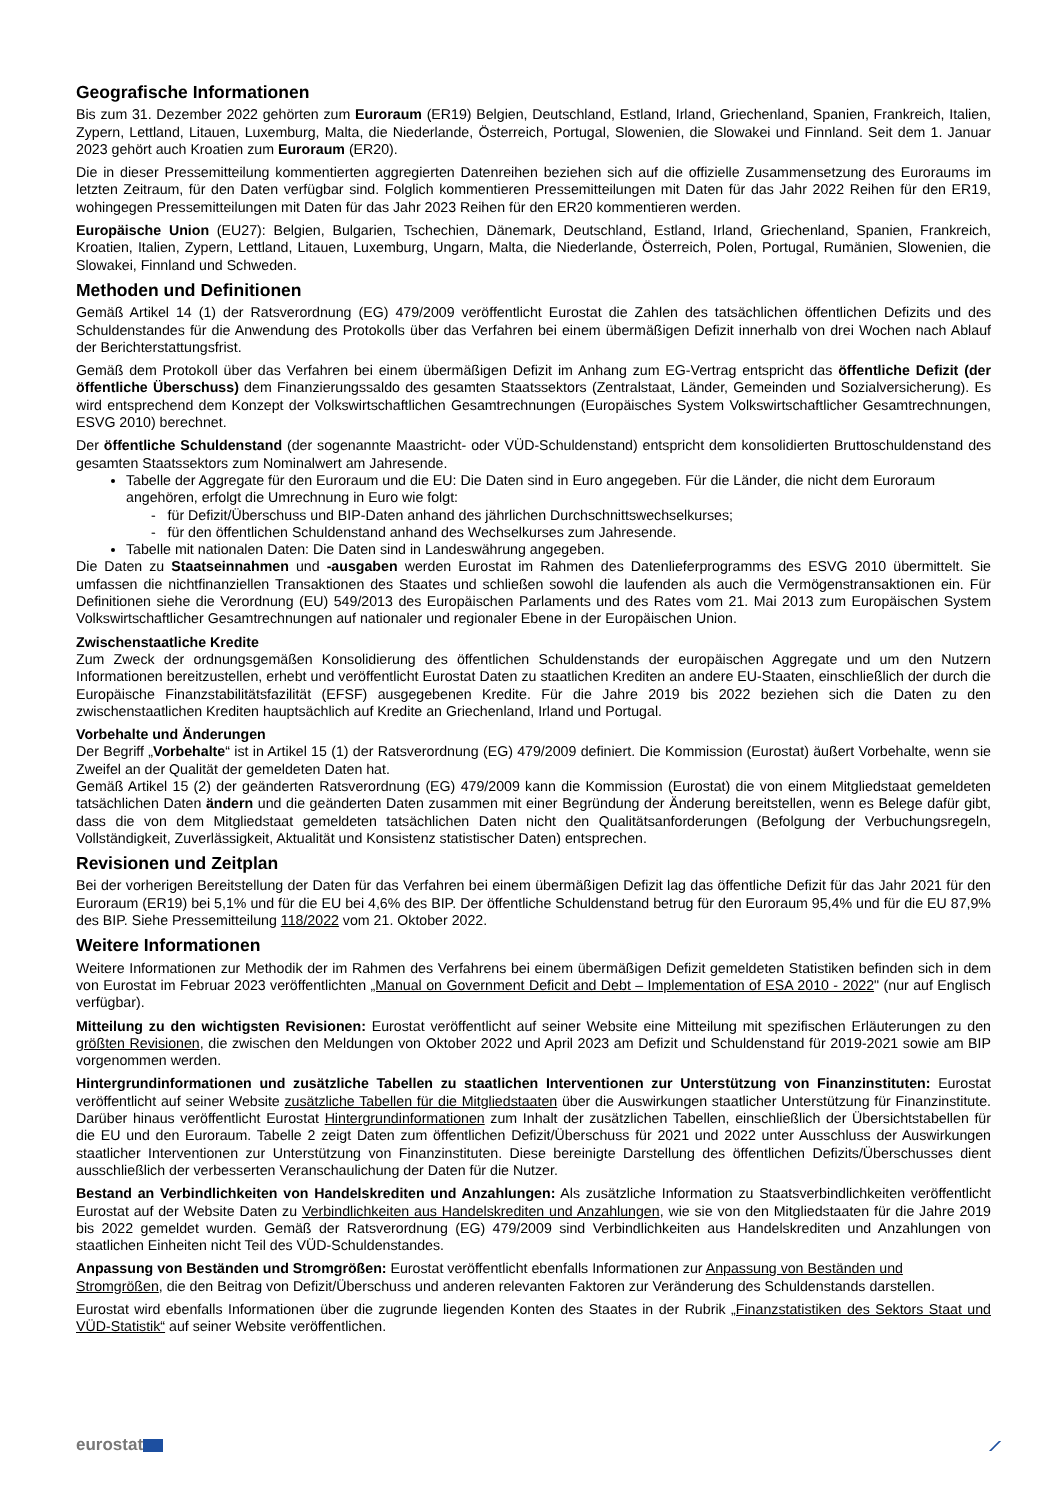Geografische Informationen
Bis zum 31. Dezember 2022 gehörten zum Euroraum (ER19) Belgien, Deutschland, Estland, Irland, Griechenland, Spanien, Frankreich, Italien, Zypern, Lettland, Litauen, Luxemburg, Malta, die Niederlande, Österreich, Portugal, Slowenien, die Slowakei und Finnland. Seit dem 1. Januar 2023 gehört auch Kroatien zum Euroraum (ER20).
Die in dieser Pressemitteilung kommentierten aggregierten Datenreihen beziehen sich auf die offizielle Zusammensetzung des Euroraums im letzten Zeitraum, für den Daten verfügbar sind. Folglich kommentieren Pressemitteilungen mit Daten für das Jahr 2022 Reihen für den ER19, wohingegen Pressemitteilungen mit Daten für das Jahr 2023 Reihen für den ER20 kommentieren werden.
Europäische Union (EU27): Belgien, Bulgarien, Tschechien, Dänemark, Deutschland, Estland, Irland, Griechenland, Spanien, Frankreich, Kroatien, Italien, Zypern, Lettland, Litauen, Luxemburg, Ungarn, Malta, die Niederlande, Österreich, Polen, Portugal, Rumänien, Slowenien, die Slowakei, Finnland und Schweden.
Methoden und Definitionen
Gemäß Artikel 14 (1) der Ratsverordnung (EG) 479/2009 veröffentlicht Eurostat die Zahlen des tatsächlichen öffentlichen Defizits und des Schuldenstandes für die Anwendung des Protokolls über das Verfahren bei einem übermäßigen Defizit innerhalb von drei Wochen nach Ablauf der Berichterstattungsfrist.
Gemäß dem Protokoll über das Verfahren bei einem übermäßigen Defizit im Anhang zum EG-Vertrag entspricht das öffentliche Defizit (der öffentliche Überschuss) dem Finanzierungssaldo des gesamten Staatssektors (Zentralstaat, Länder, Gemeinden und Sozialversicherung). Es wird entsprechend dem Konzept der Volkswirtschaftlichen Gesamtrechnungen (Europäisches System Volkswirtschaftlicher Gesamtrechnungen, ESVG 2010) berechnet.
Der öffentliche Schuldenstand (der sogenannte Maastricht- oder VÜD-Schuldenstand) entspricht dem konsolidierten Bruttoschuldenstand des gesamten Staatssektors zum Nominalwert am Jahresende.
Tabelle der Aggregate für den Euroraum und die EU: Die Daten sind in Euro angegeben. Für die Länder, die nicht dem Euroraum angehören, erfolgt die Umrechnung in Euro wie folgt:
- für Defizit/Überschuss und BIP-Daten anhand des jährlichen Durchschnittswechselkurses;
- für den öffentlichen Schuldenstand anhand des Wechselkurses zum Jahresende.
Tabelle mit nationalen Daten: Die Daten sind in Landeswährung angegeben.
Die Daten zu Staatseinnahmen und -ausgaben werden Eurostat im Rahmen des Datenlieferprogramms des ESVG 2010 übermittelt. Sie umfassen die nichtfinanziellen Transaktionen des Staates und schließen sowohl die laufenden als auch die Vermögenstransaktionen ein. Für Definitionen siehe die Verordnung (EU) 549/2013 des Europäischen Parlaments und des Rates vom 21. Mai 2013 zum Europäischen System Volkswirtschaftlicher Gesamtrechnungen auf nationaler und regionaler Ebene in der Europäischen Union.
Zwischenstaatliche Kredite
Zum Zweck der ordnungsgemäßen Konsolidierung des öffentlichen Schuldenstands der europäischen Aggregate und um den Nutzern Informationen bereitzustellen, erhebt und veröffentlicht Eurostat Daten zu staatlichen Krediten an andere EU-Staaten, einschließlich der durch die Europäische Finanzstabilitätsfazilität (EFSF) ausgegebenen Kredite. Für die Jahre 2019 bis 2022 beziehen sich die Daten zu den zwischenstaatlichen Krediten hauptsächlich auf Kredite an Griechenland, Irland und Portugal.
Vorbehalte und Änderungen
Der Begriff „Vorbehalte“ ist in Artikel 15 (1) der Ratsverordnung (EG) 479/2009 definiert. Die Kommission (Eurostat) äußert Vorbehalte, wenn sie Zweifel an der Qualität der gemeldeten Daten hat.
Gemäß Artikel 15 (2) der geänderten Ratsverordnung (EG) 479/2009 kann die Kommission (Eurostat) die von einem Mitgliedstaat gemeldeten tatsächlichen Daten ändern und die geänderten Daten zusammen mit einer Begründung der Änderung bereitstellen, wenn es Belege dafür gibt, dass die von dem Mitgliedstaat gemeldeten tatsächlichen Daten nicht den Qualitätsanforderungen (Befolgung der Verbuchungsregeln, Vollständigkeit, Zuverlässigkeit, Aktualität und Konsistenz statistischer Daten) entsprechen.
Revisionen und Zeitplan
Bei der vorherigen Bereitstellung der Daten für das Verfahren bei einem übermäßigen Defizit lag das öffentliche Defizit für das Jahr 2021 für den Euroraum (ER19) bei 5,1% und für die EU bei 4,6% des BIP. Der öffentliche Schuldenstand betrug für den Euroraum 95,4% und für die EU 87,9% des BIP. Siehe Pressemitteilung 118/2022 vom 21. Oktober 2022.
Weitere Informationen
Weitere Informationen zur Methodik der im Rahmen des Verfahrens bei einem übermäßigen Defizit gemeldeten Statistiken befinden sich in dem von Eurostat im Februar 2023 veröffentlichten „Manual on Government Deficit and Debt – Implementation of ESA 2010 - 2022" (nur auf Englisch verfügbar).
Mitteilung zu den wichtigsten Revisionen: Eurostat veröffentlicht auf seiner Website eine Mitteilung mit spezifischen Erläuterungen zu den größten Revisionen, die zwischen den Meldungen von Oktober 2022 und April 2023 am Defizit und Schuldenstand für 2019-2021 sowie am BIP vorgenommen werden.
Hintergrundinformationen und zusätzliche Tabellen zu staatlichen Interventionen zur Unterstützung von Finanzinstituten: Eurostat veröffentlicht auf seiner Website zusätzliche Tabellen für die Mitgliedstaaten über die Auswirkungen staatlicher Unterstützung für Finanzinstitute. Darüber hinaus veröffentlicht Eurostat Hintergrundinformationen zum Inhalt der zusätzlichen Tabellen, einschließlich der Übersichtstabellen für die EU und den Euroraum. Tabelle 2 zeigt Daten zum öffentlichen Defizit/Überschuss für 2021 und 2022 unter Ausschluss der Auswirkungen staatlicher Interventionen zur Unterstützung von Finanzinstituten. Diese bereinigte Darstellung des öffentlichen Defizits/Überschusses dient ausschließlich der verbesserten Veranschaulichung der Daten für die Nutzer.
Bestand an Verbindlichkeiten von Handelskrediten und Anzahlungen: Als zusätzliche Information zu Staatsverbindlichkeiten veröffentlicht Eurostat auf der Website Daten zu Verbindlichkeiten aus Handelskrediten und Anzahlungen, wie sie von den Mitgliedstaaten für die Jahre 2019 bis 2022 gemeldet wurden. Gemäß der Ratsverordnung (EG) 479/2009 sind Verbindlichkeiten aus Handelskrediten und Anzahlungen von staatlichen Einheiten nicht Teil des VÜD-Schuldenstandes.
Anpassung von Beständen und Stromgrößen: Eurostat veröffentlicht ebenfalls Informationen zur Anpassung von Beständen und Stromgrößen, die den Beitrag von Defizit/Überschuss und anderen relevanten Faktoren zur Veränderung des Schuldenstands darstellen.
Eurostat wird ebenfalls Informationen über die zugrunde liegenden Konten des Staates in der Rubrik „Finanzstatistiken des Sektors Staat und VÜD-Statistik“ auf seiner Website veröffentlichen.
eurostat ⟋